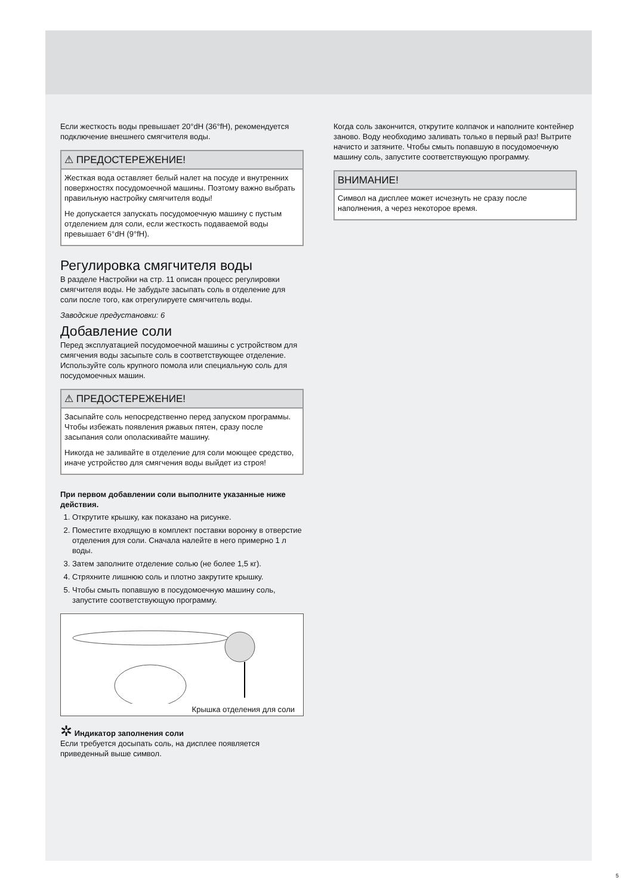Если жесткость воды превышает 20°dH (36°fH), рекомендуется подключение внешнего смягчителя воды.
⚠ ПРЕДОСТЕРЕЖЕНИЕ!
Жесткая вода оставляет белый налет на посуде и внутренних поверхностях посудомоечной машины. Поэтому важно выбрать правильную настройку смягчителя воды!
Не допускается запускать посудомоечную машину с пустым отделением для соли, если жесткость подаваемой воды превышает 6°dH (9°fH).
Регулировка смягчителя воды
В разделе Настройки на стр. 11 описан процесс регулировки смягчителя воды. Не забудьте засыпать соль в отделение для соли после того, как отрегулируете смягчитель воды.
Заводские предустановки: 6
Добавление соли
Перед эксплуатацией посудомоечной машины с устройством для смягчения воды засыпьте соль в соответствующее отделение. Используйте соль крупного помола или специальную соль для посудомоечных машин.
⚠ ПРЕДОСТЕРЕЖЕНИЕ!
Засыпайте соль непосредственно перед запуском программы. Чтобы избежать появления ржавых пятен, сразу после засыпания соли ополаскивайте машину.
Никогда не заливайте в отделение для соли моющее средство, иначе устройство для смягчения воды выйдет из строя!
При первом добавлении соли выполните указанные ниже действия.
1. Открутите крышку, как показано на рисунке.
2. Поместите входящую в комплект поставки воронку в отверстие отделения для соли. Сначала налейте в него примерно 1 л воды.
3. Затем заполните отделение солью (не более 1,5 кг).
4. Стряхните лишнюю соль и плотно закрутите крышку.
5. Чтобы смыть попавшую в посудомоечную машину соль, запустите соответствующую программу.
Крышка отделения для соли
✲ Индикатор заполнения соли
Если требуется досыпать соль, на дисплее появляется приведенный выше символ.
Когда соль закончится, открутите колпачок и наполните контейнер заново. Воду необходимо заливать только в первый раз! Вытрите начисто и затяните. Чтобы смыть попавшую в посудомоечную машину соль, запустите соответствующую программу.
ВНИМАНИЕ!
Символ на дисплее может исчезнуть не сразу после наполнения, а через некоторое время.
5